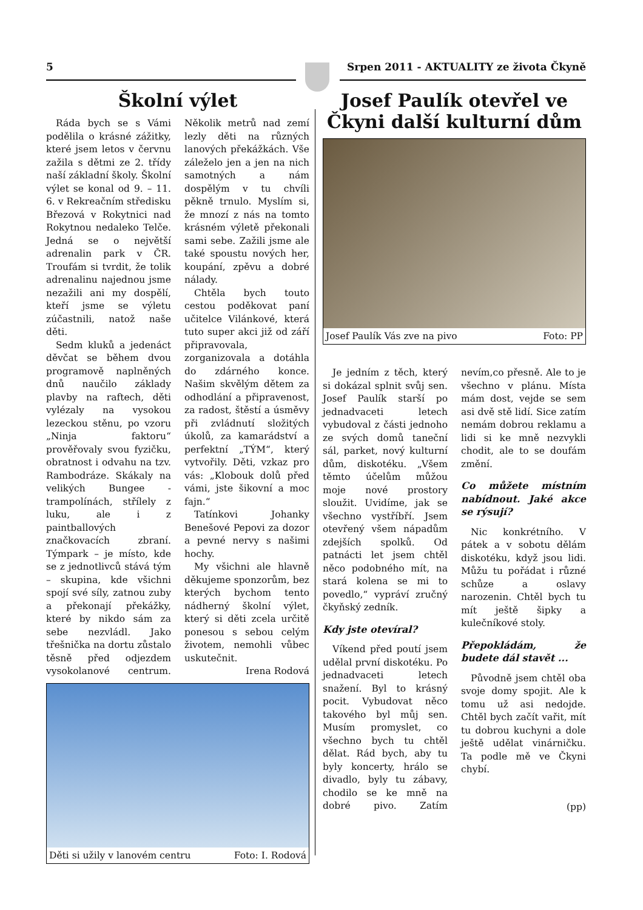5 Srpen 2011 - AKTUALITY ze života Čkyně
Školní výlet
Ráda bych se s Vámi podělila o krásné zážitky, které jsem letos v červnu zažila s dětmi ze 2. třídy naší základní školy. Školní výlet se konal od 9. – 11. 6. v Rekreačním středisku Březová v Rokytnici nad Rokytnou nedaleko Telče. Jedná se o největší adrenalin park v ČR. Troufám si tvrdit, že tolik adrenalinu najednou jsme nezažili ani my dospělí, kteří jsme se výletu zúčastnili, natož naše děti.
Sedm kluků a jedenáct děvčat se během dvou programově naplněných dnů naučilo základy plavby na raftech, děti vylézaly na vysokou lezeckou stěnu, po vzoru „Ninja faktoru“ prověřovaly svou fyzičku, obratnost i odvahu na tzv. Rambodráze. Skákaly na velikých Bungee - trampolínách, střílely z luku, ale i z paintballových značkovacích zbraní. Týmpark – je místo, kde se z jednotlivců stává tým – skupina, kde všichni spojí své síly, zatnou zuby a překonají překážky, které by nikdo sám za sebe nezvládl. Jako třešnička na dortu zůstalo těsně před odjezdem vysokolanové centrum. Několik metrů nad zemí lezly děti na různých lanových překážkách. Vše záleželo jen a jen na nich samotných a nám dospělým v tu chvíli pěkně trnulo. Myslím si, že mnozí z nás na tomto krásném výletě překonali sami sebe. Zažili jsme ale také spoustu nových her, koupání, zpěvu a dobré nálady.
Chtěla bych touto cestou poděkovat paní učitelce Vilánkové, která tuto super akci již od září připravovala, zorganizovala a dotáhla do zdárného konce. Našim skvělým dětem za odhodlání a připravenost, za radost, štěstí a úsměvy při zvládnutí složitých úkolů, za kamarádství a perfektní „TÝM“, který vytvořily. Děti, vzkaz pro vás: „Klobouk dolů před vámi, jste šikovní a moc fajn.“
Tatínkovi Johanky Benešové Pepovi za dozor a pevné nervy s našimi hochy.
My všichni ale hlavně děkujeme sponzorům, bez kterých bychom tento nádherný školní výlet, který si děti zcela určitě ponesou s sebou celým životem, nemohli vůbec uskutečnit.
Irena Rodová
Děti si užily v lanovém centru Foto: I. Rodová
Josef Paulík otevřel ve Čkyni další kulturní dům
Josef Paulík Vás zve na pivo Foto: PP
Je jedním z těch, který si dokázal splnit svůj sen. Josef Paulík starší po jednadvaceti letech vybudoval z části jednoho ze svých domů taneční sál, parket, nový kulturní dům, diskotéku. „Všem těmto účelům můžou moje nové prostory sloužit. Uvidíme, jak se všechno vystříbří. Jsem otevřený všem nápadům zdejších spolků. Od patnácti let jsem chtěl něco podobného mít, na stará kolena se mi to povedlo,“ vypráví zručný čkyňský zedník.
Kdy jste otevíral?
Víkend před poutí jsem udělal první diskotéku. Po jednadvaceti letech snažení. Byl to krásný pocit. Vybudovat něco takového byl můj sen. Musím promyslet, co všechno bych tu chtěl dělat. Rád bych, aby tu byly koncerty, hrálo se divadlo, byly tu zábavy, chodilo se ke mně na dobré pivo. Zatím nevím,co přesně. Ale to je všechno v plánu. Místa mám dost, vejde se sem asi dvě stě lidí. Sice zatím nemám dobrou reklamu a lidi si ke mně nezvykli chodit, ale to se doufám změní.
Co můžete místním nabídnout. Jaké akce se rýsují?
Nic konkrétního. V pátek a v sobotu dělám diskotéku, když jsou lidi. Můžu tu pořádat i různé schůze a oslavy narozenin. Chtěl bych tu mít ještě šipky a kulečníkové stoly.
Přepokládám, že budete dál stavět ...
Původně jsem chtěl oba svoje domy spojit. Ale k tomu už asi nedojde. Chtěl bych začít vařit, mít tu dobrou kuchyni a dole ještě udělat vinárničku. Ta podle mě ve Čkyni chybí.
(pp)